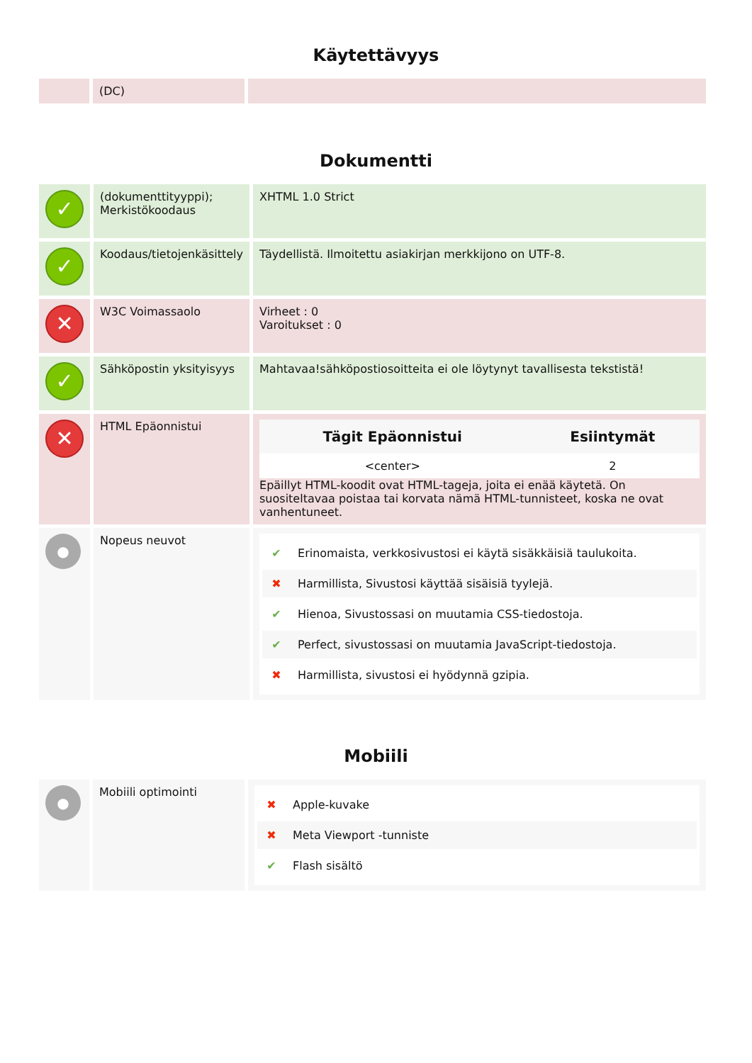Käytettävyys
| | (DC) | |
Dokumentti
| ✓ | (dokumenttityyppi); Merkistökoodaus | XHTML 1.0 Strict |
| ✓ | Koodaus/tietojenkäsittely | Täydellistä. Ilmoitettu asiakirjan merkkijono on UTF-8. |
| ✕ | W3C Voimassaolo | Virheet : 0 Varoitukset : 0 |
| ✓ | Sähköpostin yksityisyys | Mahtavaa!sähköpostiosoitteita ei ole löytynyt tavallisesta tekstistä! |
| ✕ | HTML Epäonnistui | / Tägit Epäonnistui / Esiintymät / / --- / --- / / <center> / 2 / Epäillyt HTML-koodit ovat HTML-tageja, joita ei enää käytetä. On suositeltavaa poistaa tai korvata nämä HTML-tunnisteet, koska ne ovat vanhentuneet. |
| ● | Nopeus neuvot | ✔ Erinomaista, verkkosivustosi ei käytä sisäkkäisiä taulukoita. ✖ Harmillista, Sivustosi käyttää sisäisiä tyylejä. ✔ Hienoa, Sivustossasi on muutamia CSS-tiedostoja. ✔ Perfect, sivustossasi on muutamia JavaScript-tiedostoja. ✖ Harmillista, sivustosi ei hyödynnä gzipia. |
Mobiili
| ● | Mobiili optimointi | ✖ Apple-kuvake ✖ Meta Viewport -tunniste ✔ Flash sisältö |